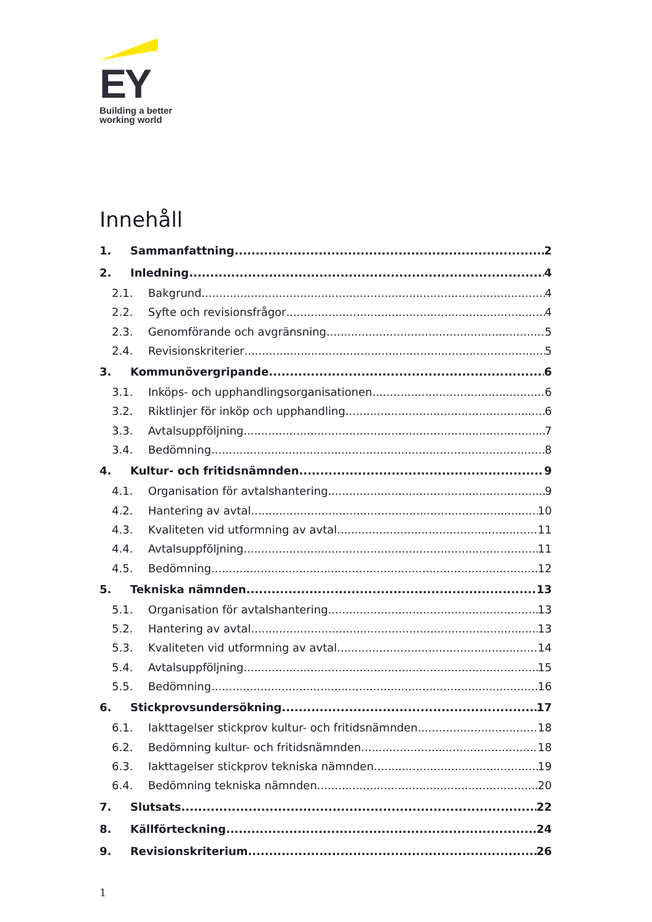EY
Building a better
working world
Innehåll
1. Sammanfattning 2
2. Inledning 4
2.1. Bakgrund 4
2.2. Syfte och revisionsfrågor 4
2.3. Genomförande och avgränsning 5
2.4. Revisionskriterier 5
3. Kommunövergripande 6
3.1. Inköps- och upphandlingsorganisationen 6
3.2. Riktlinjer för inköp och upphandling 6
3.3. Avtalsuppföljning 7
3.4. Bedömning 8
4. Kultur- och fritidsnämnden 9
4.1. Organisation för avtalshantering 9
4.2. Hantering av avtal 10
4.3. Kvaliteten vid utformning av avtal 11
4.4. Avtalsuppföljning 11
4.5. Bedömning 12
5. Tekniska nämnden 13
5.1. Organisation för avtalshantering 13
5.2. Hantering av avtal 13
5.3. Kvaliteten vid utformning av avtal 14
5.4. Avtalsuppföljning 15
5.5. Bedömning 16
6. Stickprovsundersökning 17
6.1. Iakttagelser stickprov kultur- och fritidsnämnden 18
6.2. Bedömning kultur- och fritidsnämnden 18
6.3. Iakttagelser stickprov tekniska nämnden 19
6.4. Bedömning tekniska nämnden 20
7. Slutsats 22
8. Källförteckning 24
9. Revisionskriterium 26
1